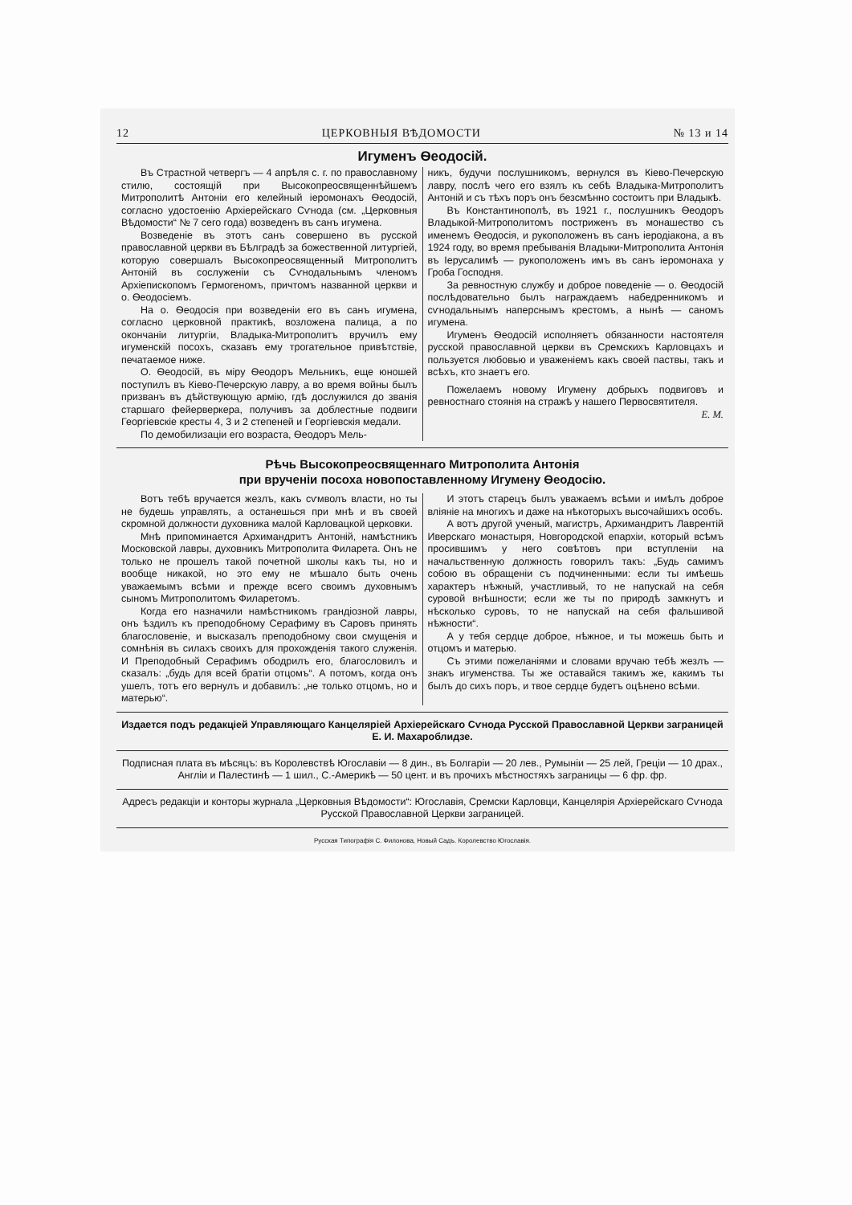12 ЦЕРКОВНЫЯ ВѢДОМОСТИ № 13 и 14
Игуменъ Ѳеодосій.
Въ Страстной четвергъ — 4 апрѣля с. г. по православному стилю, состоящій при Высокопреосвященнѣйшемъ Митрополитѣ Антоніи его келейный іеромонахъ Ѳеодосій, согласно удостоенію Архіерейскаго Сѵнода (см. „Церковныя Вѣдомости“ № 7 сего года) возведенъ въ санъ игумена.
Возведеніе въ этотъ санъ совершено въ русской православной церкви въ Бѣлградѣ за божественной литургіей, которую совершалъ Высокопреосвященный Митрополитъ Антоній въ сослуженіи съ Сѵнодальнымъ членомъ Архіепископомъ Гермогеномъ, причтомъ названной церкви и о. Ѳеодосіемъ.
На о. Ѳеодосія при возведеніи его въ санъ игумена, согласно церковной практикѣ, возложена палица, а по окончаніи литургіи, Владыка-Митрополитъ вручилъ ему игуменскій посохъ, сказавъ ему трогательное привѣтствіе, печатаемое ниже.
О. Ѳеодосій, въ міру Ѳеодоръ Мельникъ, еще юношей поступилъ въ Кіево-Печерскую лавру, а во время войны былъ призванъ въ дѣйствующую армію, гдѣ дослужился до званія старшаго фейерверкера, получивъ за доблестные подвиги Георгіевскіе кресты 4, 3 и 2 степеней и Георгіевскія медали.
По демобилизаціи его возраста, Ѳеодоръ Мель-
никъ, будучи послушникомъ, вернулся въ Кіево-Печерскую лавру, послѣ чего его взялъ къ себѣ Владыка-Митрополитъ Антоній и съ тѣхъ поръ онъ безсмѣнно состоитъ при Владыкѣ.
Въ Константинополѣ, въ 1921 г., послушникъ Ѳеодоръ Владыкой-Митрополитомъ постриженъ въ монашество съ именемъ Ѳеодосія, и рукоположенъ въ санъ іеродіакона, а въ 1924 году, во время пребыванія Владыки-Митрополита Антонія въ Іерусалимѣ — рукоположенъ имъ въ санъ іеромонаха у Гроба Господня.
За ревностную службу и доброе поведеніе — о. Ѳеодосій послѣдовательно былъ награждаемъ набедренникомъ и сѵнодальнымъ наперснымъ крестомъ, а нынѣ — саномъ игумена.
Игуменъ Ѳеодосій исполняетъ обязанности настоятеля русской православной церкви въ Сремскихъ Карловцахъ и пользуется любовью и уваженіемъ какъ своей паствы, такъ и всѣхъ, кто знаетъ его.
Пожелаемъ новому Игумену добрыхъ подвиговъ и ревностнаго стоянія на стражѣ у нашего Первосвятителя.
Е. М.
Рѣчь Высокопреосвященнаго Митрополита Антонія
при врученіи посоха новопоставленному Игумену Ѳеодосію.
Вотъ тебѣ вручается жезлъ, какъ сѵмволъ власти, но ты не будешь управлять, а останешься при мнѣ и въ своей скромной должности духовника малой Карловацкой церковки.
Мнѣ припоминается Архимандритъ Антоній, намѣстникъ Московской лавры, духовникъ Митрополита Филарета. Онъ не только не прошелъ такой почетной школы какъ ты, но и вообще никакой, но это ему не мѣшало быть очень уважаемымъ всѣми и прежде всего своимъ духовнымъ сыномъ Митрополитомъ Филаретомъ.
Когда его назначили намѣстникомъ грандіозной лавры, онъ ѣздилъ къ преподобному Серафиму въ Саровъ принять благословеніе, и высказалъ преподобному свои смущенія и сомнѣнія въ силахъ своихъ для прохожденія такого служенія. И Преподобный Серафимъ ободрилъ его, благословилъ и сказалъ: „будь для всей братіи отцомъ“. А потомъ, когда онъ ушелъ, тотъ его вернулъ и добавилъ: „не только отцомъ, но и матерью“.
И этотъ старецъ былъ уважаемъ всѣми и имѣлъ доброе вліяніе на многихъ и даже на нѣкоторыхъ высочайшихъ особъ.
А вотъ другой ученый, магистръ, Архимандритъ Лаврентій Иверскаго монастыря, Новгородской епархіи, который всѣмъ просившимъ у него совѣтовъ при вступленіи на начальственную должность говорилъ такъ: „Будь самимъ собою въ обращеніи съ подчиненными: если ты имѣешь характеръ нѣжный, участливый, то не напускай на себя суровой внѣшности; если же ты по природѣ замкнутъ и нѣсколько суровъ, то не напускай на себя фальшивой нѣжности“.
А у тебя сердце доброе, нѣжное, и ты можешь быть и отцомъ и матерью.
Съ этими пожеланіями и словами вручаю тебѣ жезлъ — знакъ игуменства. Ты же оставайся такимъ же, какимъ ты былъ до сихъ поръ, и твое сердце будетъ оцѣнено всѣми.
Издается подъ редакціей Управляющаго Канцеляріей Архіерейскаго Сѵнода Русской Православной Церкви заграницей Е. И. Махароблидзе.
Подписная плата въ мѣсяцъ: въ Королевствѣ Югославіи — 8 дин., въ Болгаріи — 20 лев., Румыніи — 25 лей, Греціи — 10 драх., Англіи и Палестинѣ — 1 шил., С.-Америкѣ — 50 цент. и въ прочихъ мѣстностяхъ заграницы — 6 фр. фр.
Адресъ редакціи и конторы журнала „Церковныя Вѣдомости“: Югославія, Сремски Карловци, Канцелярія Архіерейскаго Сѵнода Русской Православной Церкви заграницей.
Русская Типографія С. Филонова, Новый Садъ. Королевство Югославія.